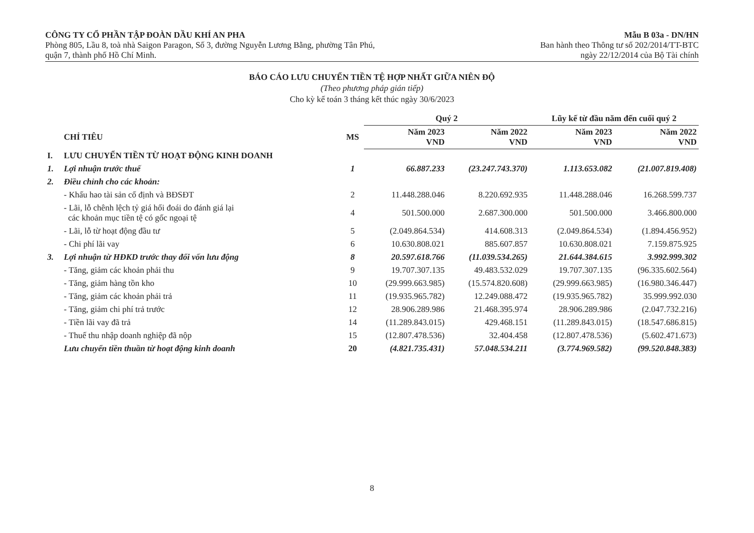CÔNG TY CỔ PHẦN TẬP ĐOÀN DẦU KHÍ AN PHA
Phòng 805, Lầu 8, toà nhà Saigon Paragon, Số 3, đường Nguyễn Lương Bằng, phường Tân Phú,
quận 7, thành phố Hồ Chí Minh.
Mẫu B 03a - DN/HN
Ban hành theo Thông tư số 202/2014/TT-BTC
ngày 22/12/2014 của Bộ Tài chính
BÁO CÁO LƯU CHUYỂN TIỀN TỆ HỢP NHẤT GIỮA NIÊN ĐỘ
(Theo phương pháp gián tiếp)
Cho kỳ kế toán 3 tháng kết thúc ngày 30/6/2023
| | | | Quý 2 | | Lũy kế từ đầu năm đến cuối quý 2 | |
| --- | --- | --- | --- | --- | --- | --- |
| | CHỈ TIÊU | MS | Năm 2023 VND | Năm 2022 VND | Năm 2023 VND | Năm 2022 VND |
| I. | LƯU CHUYỂN TIỀN TỪ HOẠT ĐỘNG KINH DOANH | | | | | |
| 1. | Lợi nhuận trước thuế | 1 | 66.887.233 | (23.247.743.370) | 1.113.653.082 | (21.007.819.408) |
| 2. | Điều chỉnh cho các khoản: | | | | | |
| | - Khấu hao tài sản cố định và BĐSĐT | 2 | 11.448.288.046 | 8.220.692.935 | 11.448.288.046 | 16.268.599.737 |
| | - Lãi, lỗ chênh lệch tỷ giá hối đoái do đánh giá lại các khoản mục tiền tệ có gốc ngoại tệ | 4 | 501.500.000 | 2.687.300.000 | 501.500.000 | 3.466.800.000 |
| | - Lãi, lỗ từ hoạt động đầu tư | 5 | (2.049.864.534) | 414.608.313 | (2.049.864.534) | (1.894.456.952) |
| | - Chi phí lãi vay | 6 | 10.630.808.021 | 885.607.857 | 10.630.808.021 | 7.159.875.925 |
| 3. | Lợi nhuận từ HĐKD trước thay đổi vốn lưu động | 8 | 20.597.618.766 | (11.039.534.265) | 21.644.384.615 | 3.992.999.302 |
| | - Tăng, giảm các khoản phải thu | 9 | 19.707.307.135 | 49.483.532.029 | 19.707.307.135 | (96.335.602.564) |
| | - Tăng, giảm hàng tồn kho | 10 | (29.999.663.985) | (15.574.820.608) | (29.999.663.985) | (16.980.346.447) |
| | - Tăng, giảm các khoản phải trả | 11 | (19.935.965.782) | 12.249.088.472 | (19.935.965.782) | 35.999.992.030 |
| | - Tăng, giảm chi phí trả trước | 12 | 28.906.289.986 | 21.468.395.974 | 28.906.289.986 | (2.047.732.216) |
| | - Tiền lãi vay đã trả | 14 | (11.289.843.015) | 429.468.151 | (11.289.843.015) | (18.547.686.815) |
| | - Thuế thu nhập doanh nghiệp đã nộp | 15 | (12.807.478.536) | 32.404.458 | (12.807.478.536) | (5.602.471.673) |
| | Lưu chuyển tiền thuần từ hoạt động kinh doanh | 20 | (4.821.735.431) | 57.048.534.211 | (3.774.969.582) | (99.520.848.383) |
8